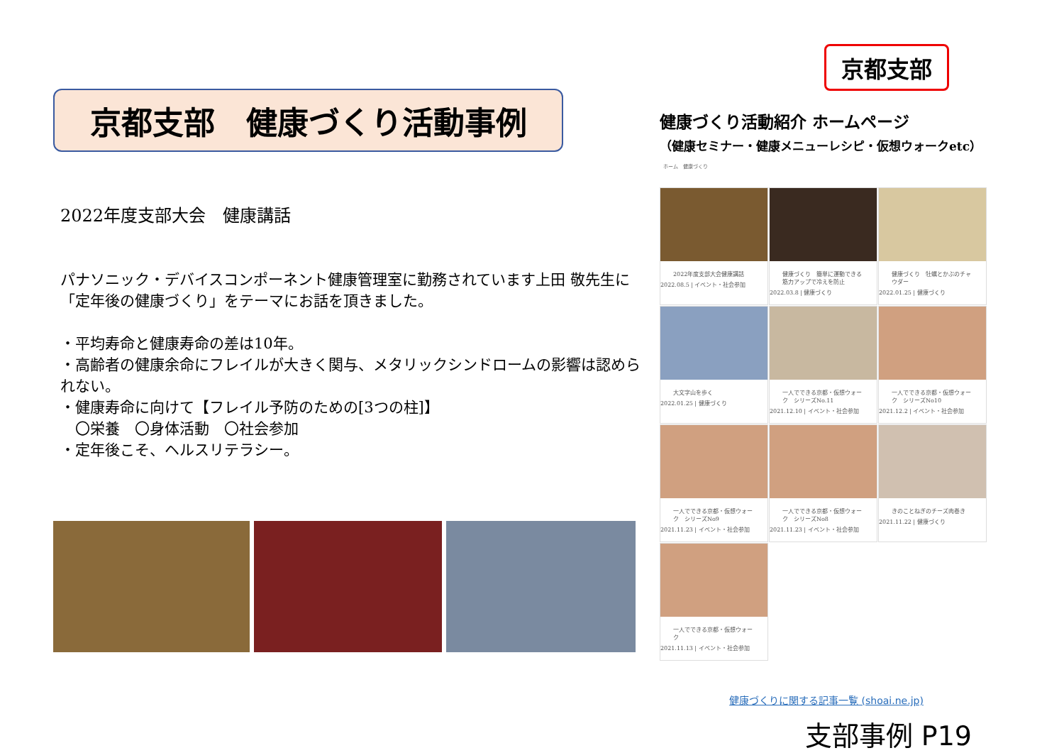京都支部　健康づくり活動事例
2022年度支部大会　健康講話
パナソニック・デバイスコンポーネント健康管理室に勤務されています上田 敬先生に「定年後の健康づくり」をテーマにお話を頂きました。
・平均寿命と健康寿命の差は10年。
・高齢者の健康余命にフレイルが大きく関与、メタリックシンドロームの影響は認められない。
・健康寿命に向けて【フレイル予防のための[3つの柱]】
　〇栄養　〇身体活動　〇社会参加
・定年後こそ、ヘルスリテラシー。
京都支部
健康づくり活動紹介 ホームページ
（健康セミナー・健康メニューレシピ・仮想ウォークetc）
ホーム　健康づくり
2022年度支部大会健康講話
2022.08.5 | イベント・社会参加
健康づくり　簡単に運動できる筋力アップで冷えを防止
2022.03.8 | 健康づくり
健康づくり　牡蠣とかぶのチャウダー
2022.01.25 | 健康づくり
大文字山を歩く
2022.01.25 | 健康づくり
一人でできる京都・仮想ウォーク　シリーズNo.11
2021.12.10 | イベント・社会参加
一人でできる京都・仮想ウォーク　シリーズNo10
2021.12.2 | イベント・社会参加
一人でできる京都・仮想ウォーク　シリーズNo9
2021.11.23 | イベント・社会参加
一人でできる京都・仮想ウォーク　シリーズNo8
2021.11.23 | イベント・社会参加
きのことねぎのチーズ肉巻き
2021.11.22 | 健康づくり
一人でできる京都・仮想ウォーク
2021.11.13 | イベント・社会参加
健康づくりに関する記事一覧 (shoai.ne.jp)
支部事例 P19